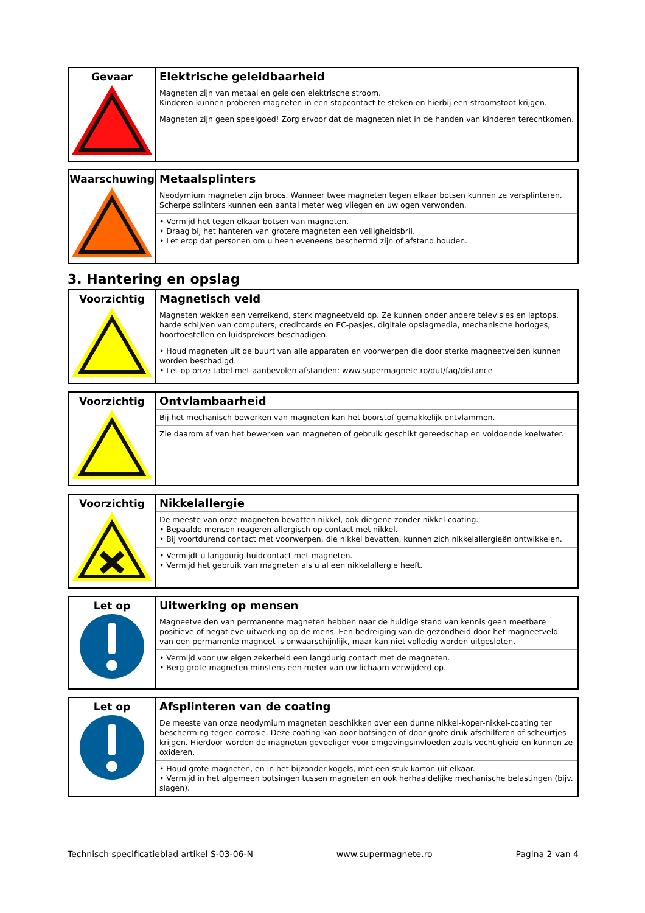| Gevaar | Elektrische geleidbaarheid Magneten zijn van metaal en geleiden elektrische stroom. Kinderen kunnen proberen magneten in een stopcontact te steken en hierbij een stroomstoot krijgen. Magneten zijn geen speelgoed! Zorg ervoor dat de magneten niet in de handen van kinderen terechtkomen. |
| Waarschuwing | Metaalsplinters Neodymium magneten zijn broos. Wanneer twee magneten tegen elkaar botsen kunnen ze versplinteren. Scherpe splinters kunnen een aantal meter weg vliegen en uw ogen verwonden. • Vermijd het tegen elkaar botsen van magneten. • Draag bij het hanteren van grotere magneten een veiligheidsbril. • Let erop dat personen om u heen eveneens beschermd zijn of afstand houden. |
3. Hantering en opslag
| Voorzichtig | Magnetisch veld Magneten wekken een verreikend, sterk magneetveld op. Ze kunnen onder andere televisies en laptops, harde schijven van computers, creditcards en EC-pasjes, digitale opslagmedia, mechanische horloges, hoortoestellen en luidsprekers beschadigen. • Houd magneten uit de buurt van alle apparaten en voorwerpen die door sterke magneetvelden kunnen worden beschadigd. • Let op onze tabel met aanbevolen afstanden: www.supermagnete.ro/dut/faq/distance |
| Voorzichtig | Ontvlambaarheid Bij het mechanisch bewerken van magneten kan het boorstof gemakkelijk ontvlammen. Zie daarom af van het bewerken van magneten of gebruik geschikt gereedschap en voldoende koelwater. |
| Voorzichtig | Nikkelallergie De meeste van onze magneten bevatten nikkel, ook diegene zonder nikkel-coating. • Bepaalde mensen reageren allergisch op contact met nikkel. • Bij voortdurend contact met voorwerpen, die nikkel bevatten, kunnen zich nikkelallergieën ontwikkelen. • Vermijdt u langdurig huidcontact met magneten. • Vermijd het gebruik van magneten als u al een nikkelallergie heeft. |
| Let op | Uitwerking op mensen Magneetvelden van permanente magneten hebben naar de huidige stand van kennis geen meetbare positieve of negatieve uitwerking op de mens. Een bedreiging van de gezondheid door het magneetveld van een permanente magneet is onwaarschijnlijk, maar kan niet volledig worden uitgesloten. • Vermijd voor uw eigen zekerheid een langdurig contact met de magneten. • Berg grote magneten minstens een meter van uw lichaam verwijderd op. |
| Let op | Afsplinteren van de coating De meeste van onze neodymium magneten beschikken over een dunne nikkel-koper-nikkel-coating ter bescherming tegen corrosie. Deze coating kan door botsingen of door grote druk afschilferen of scheurtjes krijgen. Hierdoor worden de magneten gevoeliger voor omgevingsinvloeden zoals vochtigheid en kunnen ze oxideren. • Houd grote magneten, en in het bijzonder kogels, met een stuk karton uit elkaar. • Vermijd in het algemeen botsingen tussen magneten en ook herhaaldelijke mechanische belastingen (bijv. slagen). |
Technisch specificatieblad artikel S-03-06-N www.supermagnete.ro Pagina 2 van 4